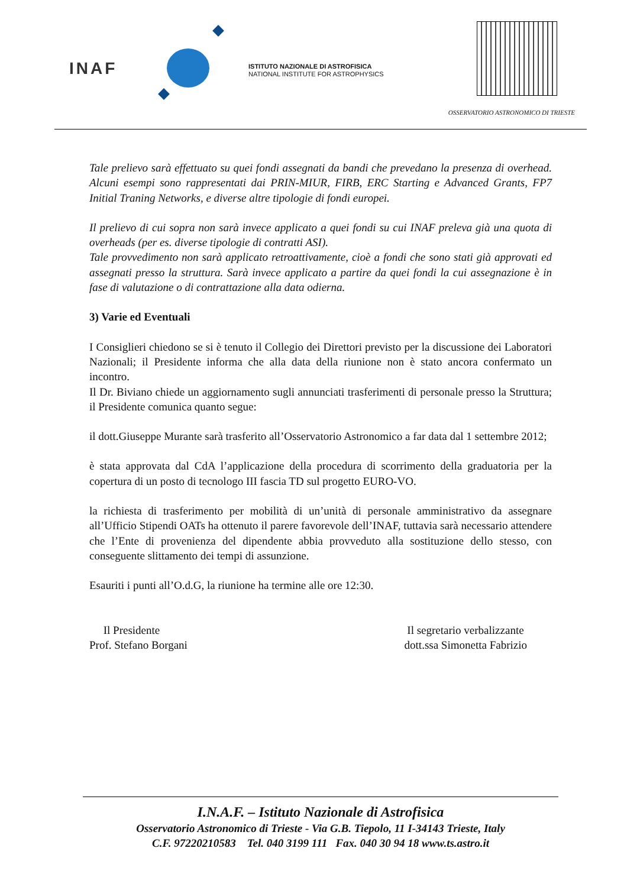INAF
ISTITUTO NAZIONALE DI ASTROFISICA
NATIONAL INSTITUTE FOR ASTROPHYSICS
OSSERVATORIO ASTRONOMICO DI TRIESTE
Tale prelievo sarà effettuato su quei fondi assegnati da bandi che prevedano la presenza di overhead. Alcuni esempi sono rappresentati dai PRIN-MIUR, FIRB, ERC Starting e Advanced Grants, FP7 Initial Traning Networks, e diverse altre tipologie di fondi europei.
Il prelievo di cui sopra non sarà invece applicato a quei fondi su cui INAF preleva già una quota di overheads (per es. diverse tipologie di contratti ASI).
Tale provvedimento non sarà applicato retroattivamente, cioè a fondi che sono stati già approvati ed assegnati presso la struttura. Sarà invece applicato a partire da quei fondi la cui assegnazione è in fase di valutazione o di contrattazione alla data odierna.
3) Varie ed Eventuali
I Consiglieri chiedono se si è tenuto il Collegio dei Direttori previsto per la discussione dei Laboratori Nazionali; il Presidente informa che alla data della riunione non è stato ancora confermato un incontro.
Il Dr. Biviano chiede un aggiornamento sugli annunciati trasferimenti di personale presso la Struttura; il Presidente comunica quanto segue:
il dott.Giuseppe Murante sarà trasferito all’Osservatorio Astronomico a far data dal 1 settembre 2012;
è stata approvata dal CdA l’applicazione della procedura di scorrimento della graduatoria per la copertura di un posto di tecnologo III fascia TD sul progetto EURO-VO.
la richiesta di trasferimento per mobilità di un’unità di personale amministrativo da assegnare all’Ufficio Stipendi OATs ha ottenuto il parere favorevole dell’INAF, tuttavia sarà necessario attendere che l’Ente di provenienza del dipendente abbia provveduto alla sostituzione dello stesso, con conseguente slittamento dei tempi di assunzione.
Esauriti i punti all’O.d.G, la riunione ha termine alle ore 12:30.
Il Presidente
Prof. Stefano Borgani
Il segretario verbalizzante
dott.ssa Simonetta Fabrizio
I.N.A.F. – Istituto Nazionale di Astrofisica
Osservatorio Astronomico di Trieste - Via G.B. Tiepolo, 11 I-34143 Trieste, Italy
C.F. 97220210583 Tel. 040 3199 111 Fax. 040 30 94 18 www.ts.astro.it